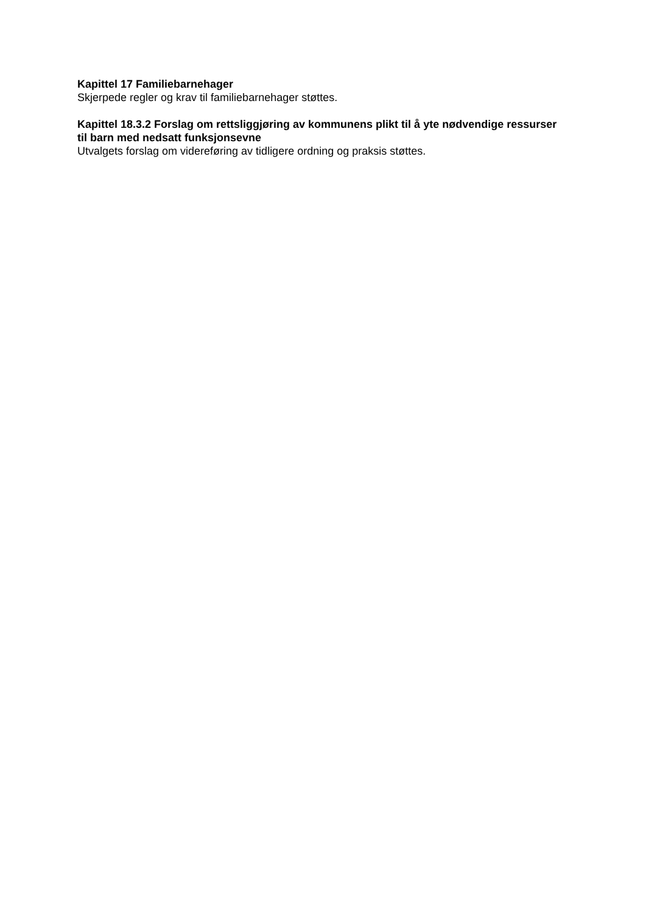Kapittel 17 Familiebarnehager
Skjerpede regler og krav til familiebarnehager støttes.
Kapittel 18.3.2 Forslag om rettsliggjøring av kommunens plikt til å yte nødvendige ressurser til barn med nedsatt funksjonsevne
Utvalgets forslag om videreføring av tidligere ordning og praksis støttes.